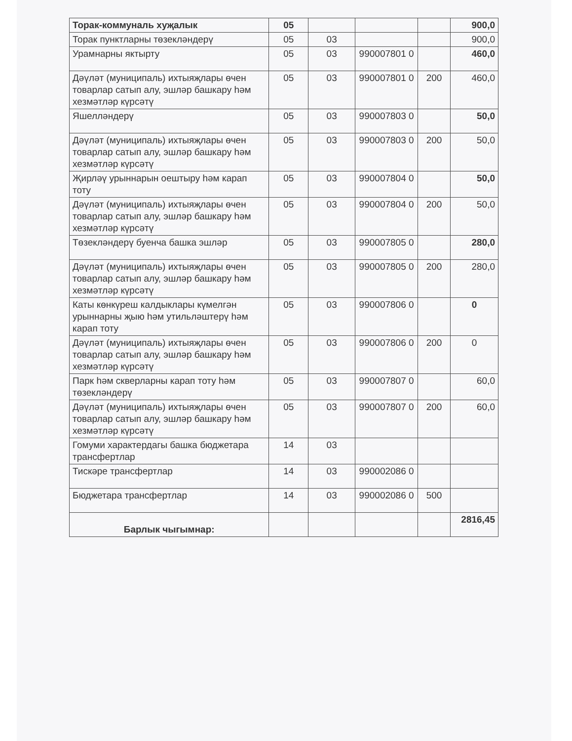| Торак-коммуналь хуҗалык | 05 | | | | 900,0 |
| Торак пунктларны төзекләндерү | 05 | 03 | | | 900,0 |
| Урамнарны яктырту | 05 | 03 | 990007801 0 | | 460,0 |
| Дәүләт (муниципаль) ихтыяҗлары өчен товарлар сатып алу, эшләр башкару һәм хезмәтләр күрсәтү | 05 | 03 | 990007801 0 | 200 | 460,0 |
| Яшелләндерү | 05 | 03 | 990007803 0 | | 50,0 |
| Дәүләт (муниципаль) ихтыяҗлары өчен товарлар сатып алу, эшләр башкару һәм хезмәтләр күрсәтү | 05 | 03 | 990007803 0 | 200 | 50,0 |
| Җирләү урыннарын оештыру һәм карап тоту | 05 | 03 | 990007804 0 | | 50,0 |
| Дәүләт (муниципаль) ихтыяҗлары өчен товарлар сатып алу, эшләр башкару һәм хезмәтләр күрсәтү | 05 | 03 | 990007804 0 | 200 | 50,0 |
| Төзекләндерү буенча башка эшләр | 05 | 03 | 990007805 0 | | 280,0 |
| Дәүләт (муниципаль) ихтыяҗлары өчен товарлар сатып алу, эшләр башкару һәм хезмәтләр күрсәтү | 05 | 03 | 990007805 0 | 200 | 280,0 |
| Каты көнкүреш калдыклары күмелгән урыннарны җыю һәм утильләштерү һәм карап тоту | 05 | 03 | 990007806 0 | | 0 |
| Дәүләт (муниципаль) ихтыяҗлары өчен товарлар сатып алу, эшләр башкару һәм хезмәтләр күрсәтү | 05 | 03 | 990007806 0 | 200 | 0 |
| Парк һәм скверларны карап тоту һәм төзекләндерү | 05 | 03 | 990007807 0 | | 60,0 |
| Дәүләт (муниципаль) ихтыяҗлары өчен товарлар сатып алу, эшләр башкару һәм хезмәтләр күрсәтү | 05 | 03 | 990007807 0 | 200 | 60,0 |
| Гомуми характердагы башка бюджетара трансфертлар | 14 | 03 | | | |
| Тискәре трансфертлар | 14 | 03 | 990002086 0 | | |
| Бюджетара трансфертлар | 14 | 03 | 990002086 0 | 500 | |
| Барлык чыгымнар: | | | | | 2816,45 |